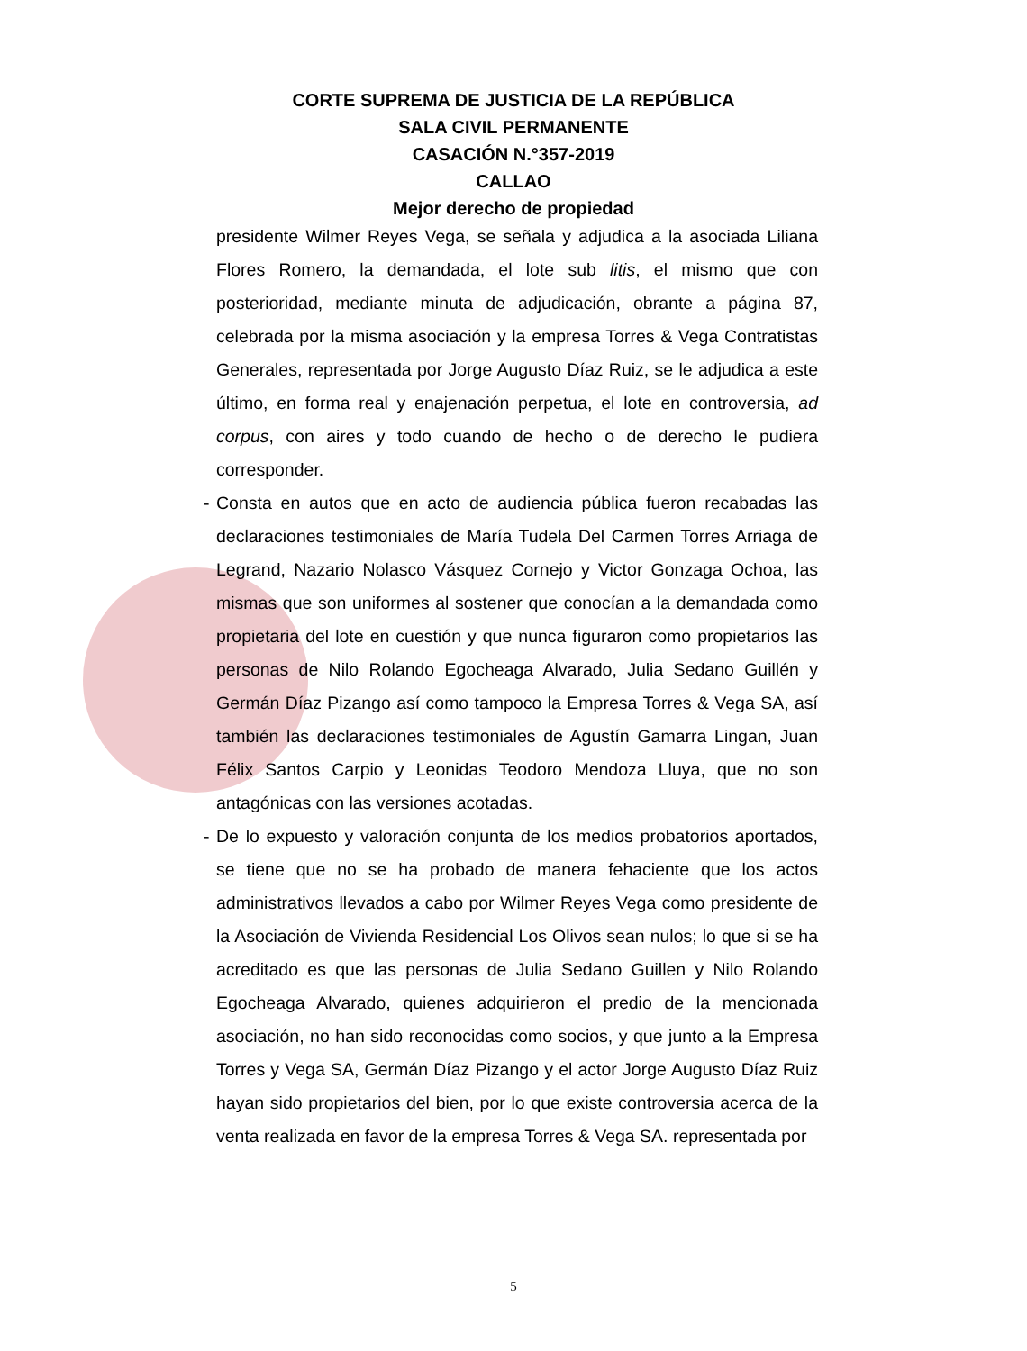CORTE SUPREMA DE JUSTICIA DE LA REPÚBLICA
SALA CIVIL PERMANENTE
CASACIÓN N.°357-2019
CALLAO
Mejor derecho de propiedad
presidente Wilmer Reyes Vega, se señala y adjudica a la asociada Liliana Flores Romero, la demandada, el lote sub litis, el mismo que con posterioridad, mediante minuta de adjudicación, obrante a página 87, celebrada por la misma asociación y la empresa Torres & Vega Contratistas Generales, representada por Jorge Augusto Díaz Ruiz, se le adjudica a este último, en forma real y enajenación perpetua, el lote en controversia, ad corpus, con aires y todo cuando de hecho o de derecho le pudiera corresponder.
- Consta en autos que en acto de audiencia pública fueron recabadas las declaraciones testimoniales de María Tudela Del Carmen Torres Arriaga de Legrand, Nazario Nolasco Vásquez Cornejo y Victor Gonzaga Ochoa, las mismas que son uniformes al sostener que conocían a la demandada como propietaria del lote en cuestión y que nunca figuraron como propietarios las personas de Nilo Rolando Egocheaga Alvarado, Julia Sedano Guillén y Germán Díaz Pizango así como tampoco la Empresa Torres & Vega SA, así también las declaraciones testimoniales de Agustín Gamarra Lingan, Juan Félix Santos Carpio y Leonidas Teodoro Mendoza Lluya, que no son antagónicas con las versiones acotadas.
- De lo expuesto y valoración conjunta de los medios probatorios aportados, se tiene que no se ha probado de manera fehaciente que los actos administrativos llevados a cabo por Wilmer Reyes Vega como presidente de la Asociación de Vivienda Residencial Los Olivos sean nulos; lo que si se ha acreditado es que las personas de Julia Sedano Guillen y Nilo Rolando Egocheaga Alvarado, quienes adquirieron el predio de la mencionada asociación, no han sido reconocidas como socios, y que junto a la Empresa Torres y Vega SA, Germán Díaz Pizango y el actor Jorge Augusto Díaz Ruiz hayan sido propietarios del bien, por lo que existe controversia acerca de la venta realizada en favor de la empresa Torres & Vega SA. representada por
5